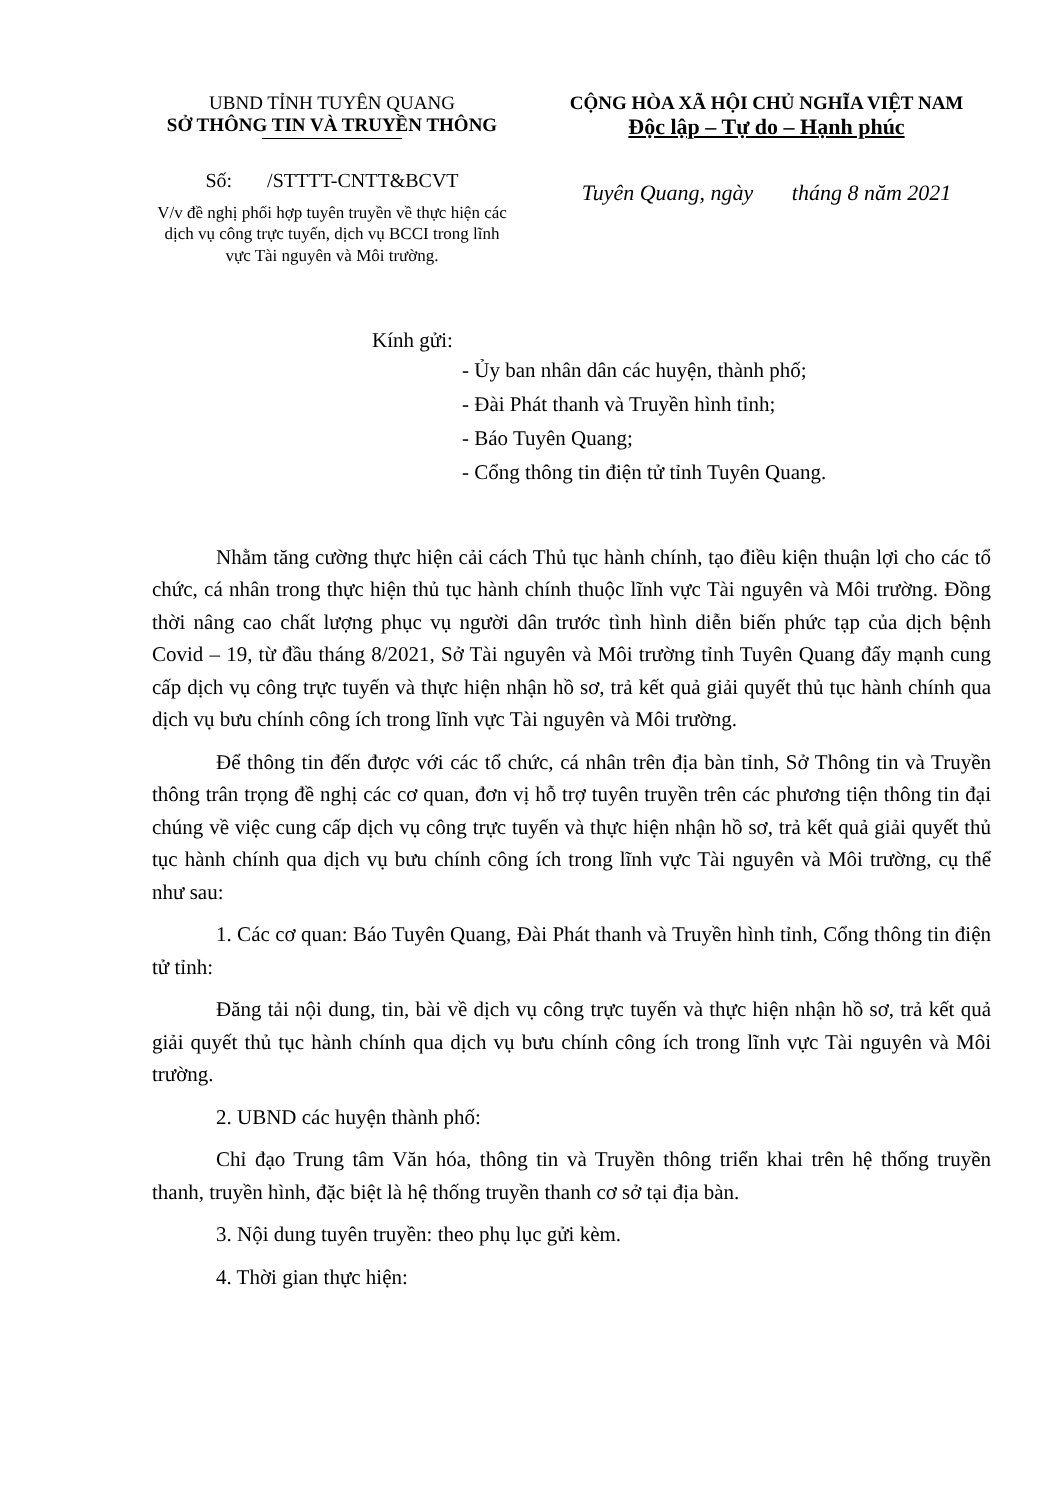UBND TỈNH TUYÊN QUANG
SỞ THÔNG TIN VÀ TRUYỀN THÔNG
Số: /STTTT-CNTT&BCVT
V/v đề nghị phối hợp tuyên truyền về thực hiện các dịch vụ công trực tuyến, dịch vụ BCCI trong lĩnh vực Tài nguyên và Môi trường.
CỘNG HÒA XÃ HỘI CHỦ NGHĨA VIỆT NAM
Độc lập – Tự do – Hạnh phúc
Tuyên Quang, ngày tháng 8 năm 2021
Kính gửi:
- Ủy ban nhân dân các huyện, thành phố;
- Đài Phát thanh và Truyền hình tỉnh;
- Báo Tuyên Quang;
- Cổng thông tin điện tử tỉnh Tuyên Quang.
Nhằm tăng cường thực hiện cải cách Thủ tục hành chính, tạo điều kiện thuận lợi cho các tổ chức, cá nhân trong thực hiện thủ tục hành chính thuộc lĩnh vực Tài nguyên và Môi trường. Đồng thời nâng cao chất lượng phục vụ người dân trước tình hình diễn biến phức tạp của dịch bệnh Covid – 19, từ đầu tháng 8/2021, Sở Tài nguyên và Môi trường tỉnh Tuyên Quang đẩy mạnh cung cấp dịch vụ công trực tuyến và thực hiện nhận hồ sơ, trả kết quả giải quyết thủ tục hành chính qua dịch vụ bưu chính công ích trong lĩnh vực Tài nguyên và Môi trường.
Để thông tin đến được với các tổ chức, cá nhân trên địa bàn tỉnh, Sở Thông tin và Truyền thông trân trọng đề nghị các cơ quan, đơn vị hỗ trợ tuyên truyền trên các phương tiện thông tin đại chúng về việc cung cấp dịch vụ công trực tuyến và thực hiện nhận hồ sơ, trả kết quả giải quyết thủ tục hành chính qua dịch vụ bưu chính công ích trong lĩnh vực Tài nguyên và Môi trường, cụ thể như sau:
1. Các cơ quan: Báo Tuyên Quang, Đài Phát thanh và Truyền hình tỉnh, Cổng thông tin điện tử tỉnh:
Đăng tải nội dung, tin, bài về dịch vụ công trực tuyến và thực hiện nhận hồ sơ, trả kết quả giải quyết thủ tục hành chính qua dịch vụ bưu chính công ích trong lĩnh vực Tài nguyên và Môi trường.
2. UBND các huyện thành phố:
Chỉ đạo Trung tâm Văn hóa, thông tin và Truyền thông triển khai trên hệ thống truyền thanh, truyền hình, đặc biệt là hệ thống truyền thanh cơ sở tại địa bàn.
3. Nội dung tuyên truyền: theo phụ lục gửi kèm.
4. Thời gian thực hiện: